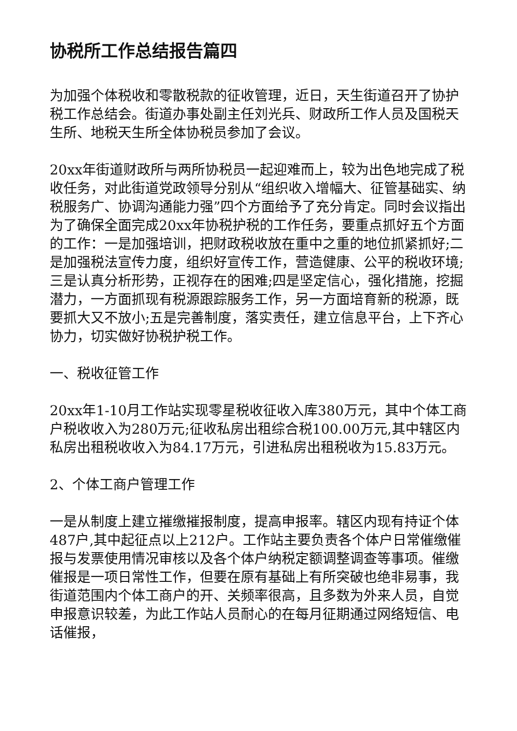协税所工作总结报告篇四
为加强个体税收和零散税款的征收管理，近日，天生街道召开了协护税工作总结会。街道办事处副主任刘光兵、财政所工作人员及国税天生所、地税天生所全体协税员参加了会议。
20xx年街道财政所与两所协税员一起迎难而上，较为出色地完成了税收任务，对此街道党政领导分别从“组织收入增幅大、征管基础实、纳税服务广、协调沟通能力强”四个方面给予了充分肯定。同时会议指出为了确保全面完成20xx年协税护税的工作任务，要重点抓好五个方面的工作：一是加强培训，把财政税收放在重中之重的地位抓紧抓好;二是加强税法宣传力度，组织好宣传工作，营造健康、公平的税收环境;三是认真分析形势，正视存在的困难;四是坚定信心，强化措施，挖掘潜力，一方面抓现有税源跟踪服务工作，另一方面培育新的税源，既要抓大又不放小;五是完善制度，落实责任，建立信息平台，上下齐心协力，切实做好协税护税工作。
一、税收征管工作
20xx年1-10月工作站实现零星税收征收入库380万元，其中个体工商户税收收入为280万元;征收私房出租综合税100.00万元,其中辖区内私房出租税收收入为84.17万元，引进私房出租税收为15.83万元。
2、个体工商户管理工作
一是从制度上建立摧缴摧报制度，提高申报率。辖区内现有持证个体487户,其中起征点以上212户。工作站主要负责各个体户日常催缴催报与发票使用情况审核以及各个体户纳税定额调整调查等事项。催缴催报是一项日常性工作，但要在原有基础上有所突破也绝非易事，我街道范围内个体工商户的开、关频率很高，且多数为外来人员，自觉申报意识较差，为此工作站人员耐心的在每月征期通过网络短信、电话催报，